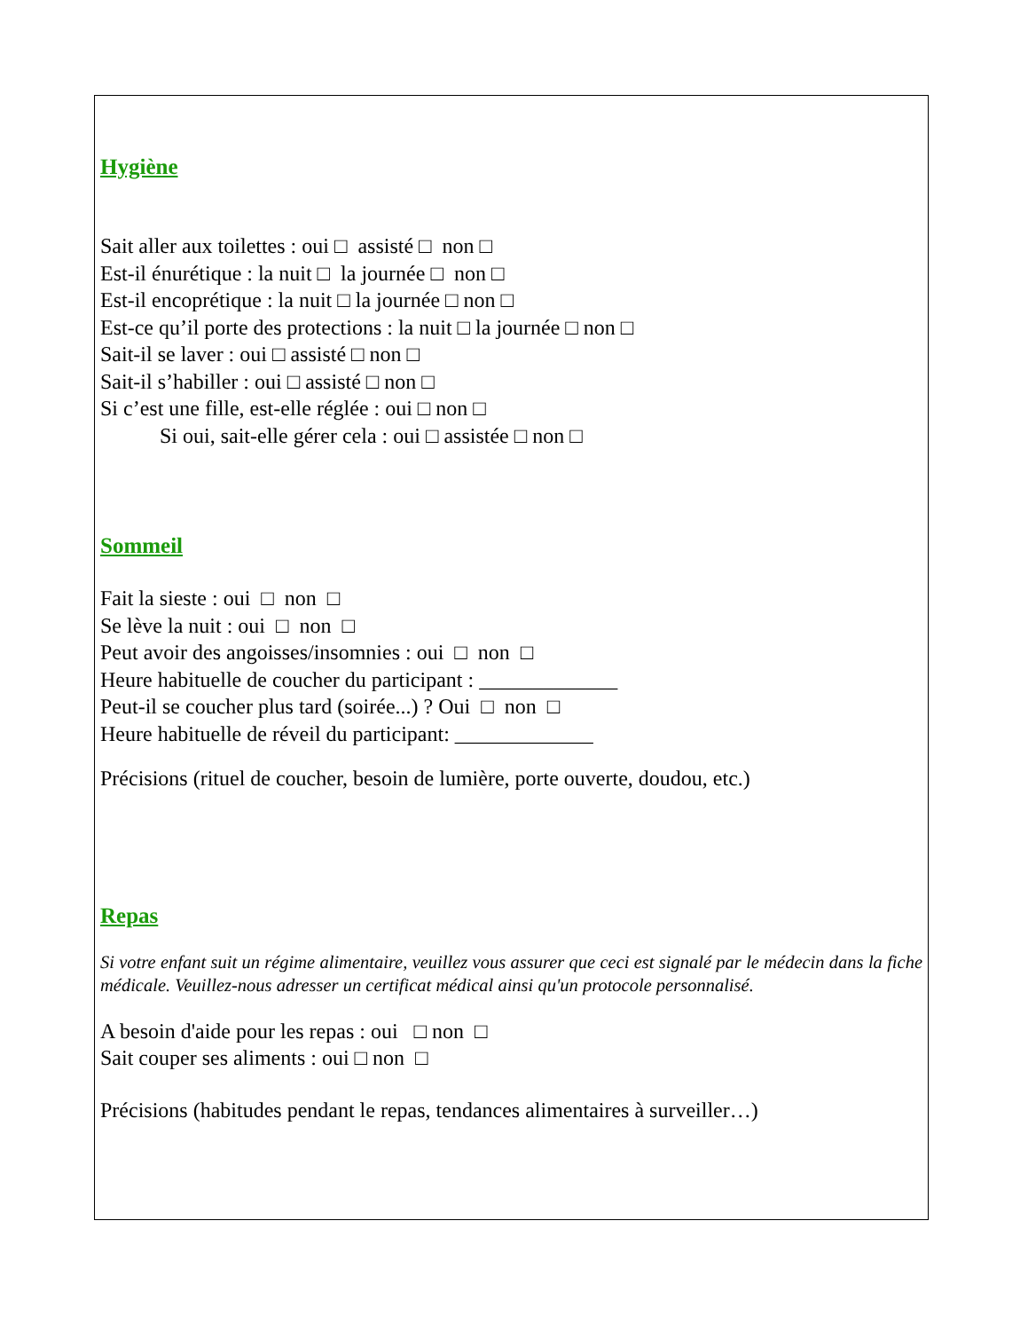Hygiène
Sait aller aux toilettes : oui □ assisté □ non □
Est-il énurétique : la nuit □ la journée □ non □
Est-il encoprétique : la nuit □ la journée □ non □
Est-ce qu’il porte des protections : la nuit □ la journée □ non □
Sait-il se laver : oui □ assisté □ non □
Sait-il s’habiller : oui □ assisté □ non □
Si c’est une fille, est-elle réglée : oui □ non □
Si oui, sait-elle gérer cela : oui □ assistée □ non □
Sommeil
Fait la sieste : oui □ non □
Se lève la nuit : oui □ non □
Peut avoir des angoisses/insomnies : oui □ non □
Heure habituelle de coucher du participant : _____________
Peut-il se coucher plus tard (soirée...) ? Oui □ non □
Heure habituelle de réveil du participant: _____________
Précisions (rituel de coucher, besoin de lumière, porte ouverte, doudou, etc.)
Repas
Si votre enfant suit un régime alimentaire, veuillez vous assurer que ceci est signalé par le médecin dans la fiche médicale. Veuillez-nous adresser un certificat médical ainsi qu'un protocole personnalisé.
A besoin d'aide pour les repas : oui □ non □
Sait couper ses aliments : oui □ non □
Précisions (habitudes pendant le repas, tendances alimentaires à surveiller…)